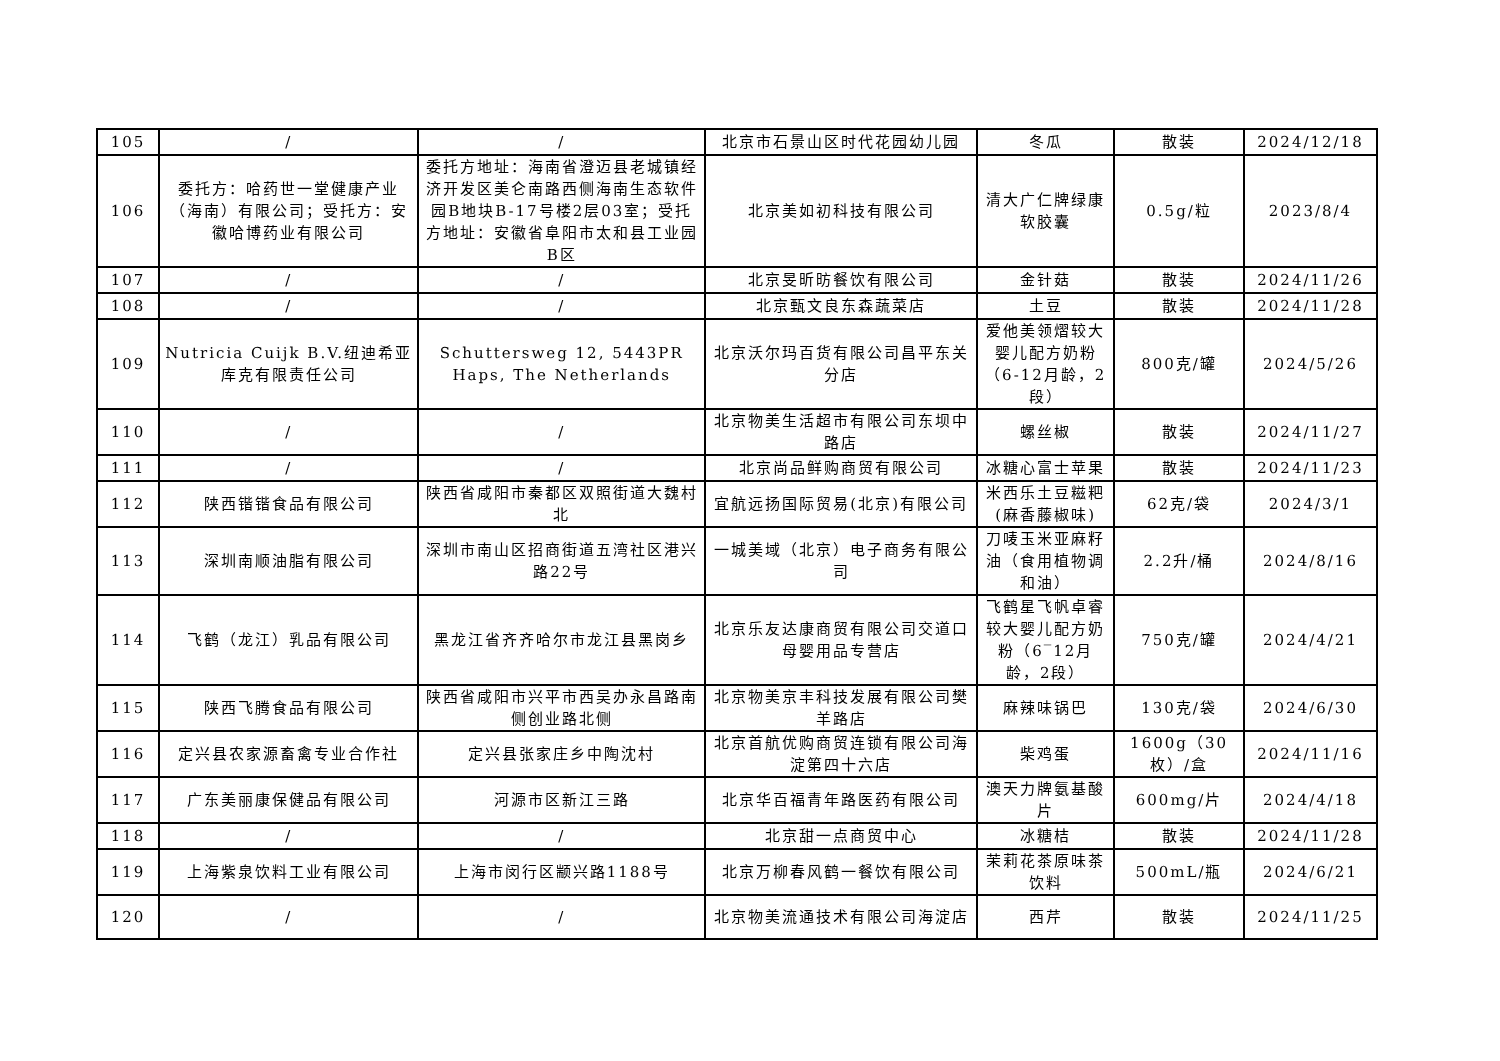| 105 | / | / | 北京市石景山区时代花园幼儿园 | 冬瓜 | 散装 | 2024/12/18 |
| 106 | 委托方：哈药世一堂健康产业（海南）有限公司；受托方：安徽哈博药业有限公司 | 委托方地址：海南省澄迈县老城镇经济开发区美仑南路西侧海南生态软件园B地块B-17号楼2层03室；受托方地址：安徽省阜阳市太和县工业园B区 | 北京美如初科技有限公司 | 清大广仁牌绿康软胶囊 | 0.5g/粒 | 2023/8/4 |
| 107 | / | / | 北京旻昕昉餐饮有限公司 | 金针菇 | 散装 | 2024/11/26 |
| 108 | / | / | 北京甄文良东森蔬菜店 | 土豆 | 散装 | 2024/11/28 |
| 109 | Nutricia Cuijk B.V.纽迪希亚库克有限责任公司 | Schuttersweg 12, 5443PR Haps, The Netherlands | 北京沃尔玛百货有限公司昌平东关分店 | 爱他美领熠较大婴儿配方奶粉（6-12月龄，2段） | 800克/罐 | 2024/5/26 |
| 110 | / | / | 北京物美生活超市有限公司东坝中路店 | 螺丝椒 | 散装 | 2024/11/27 |
| 111 | / | / | 北京尚品鲜购商贸有限公司 | 冰糖心富士苹果 | 散装 | 2024/11/23 |
| 112 | 陕西锴锴食品有限公司 | 陕西省咸阳市秦都区双照街道大魏村北 | 宜航远扬国际贸易(北京)有限公司 | 米西乐土豆糍粑(麻香藤椒味) | 62克/袋 | 2024/3/1 |
| 113 | 深圳南顺油脂有限公司 | 深圳市南山区招商街道五湾社区港兴路22号 | 一城美域（北京）电子商务有限公司 | 刀唛玉米亚麻籽油（食用植物调和油） | 2.2升/桶 | 2024/8/16 |
| 114 | 飞鹤（龙江）乳品有限公司 | 黑龙江省齐齐哈尔市龙江县黑岗乡 | 北京乐友达康商贸有限公司交道口母婴用品专营店 | 飞鹤星飞帆卓睿较大婴儿配方奶粉（6‾12月龄，2段） | 750克/罐 | 2024/4/21 |
| 115 | 陕西飞腾食品有限公司 | 陕西省咸阳市兴平市西吴办永昌路南侧创业路北侧 | 北京物美京丰科技发展有限公司樊羊路店 | 麻辣味锅巴 | 130克/袋 | 2024/6/30 |
| 116 | 定兴县农家源畜禽专业合作社 | 定兴县张家庄乡中陶沈村 | 北京首航优购商贸连锁有限公司海淀第四十六店 | 柴鸡蛋 | 1600g（30枚）/盒 | 2024/11/16 |
| 117 | 广东美丽康保健品有限公司 | 河源市区新江三路 | 北京华百福青年路医药有限公司 | 澳天力牌氨基酸片 | 600mg/片 | 2024/4/18 |
| 118 | / | / | 北京甜一点商贸中心 | 冰糖桔 | 散装 | 2024/11/28 |
| 119 | 上海紫泉饮料工业有限公司 | 上海市闵行区颛兴路1188号 | 北京万柳春风鹤一餐饮有限公司 | 茉莉花茶原味茶饮料 | 500mL/瓶 | 2024/6/21 |
| 120 | / | / | 北京物美流通技术有限公司海淀店 | 西芹 | 散装 | 2024/11/25 |